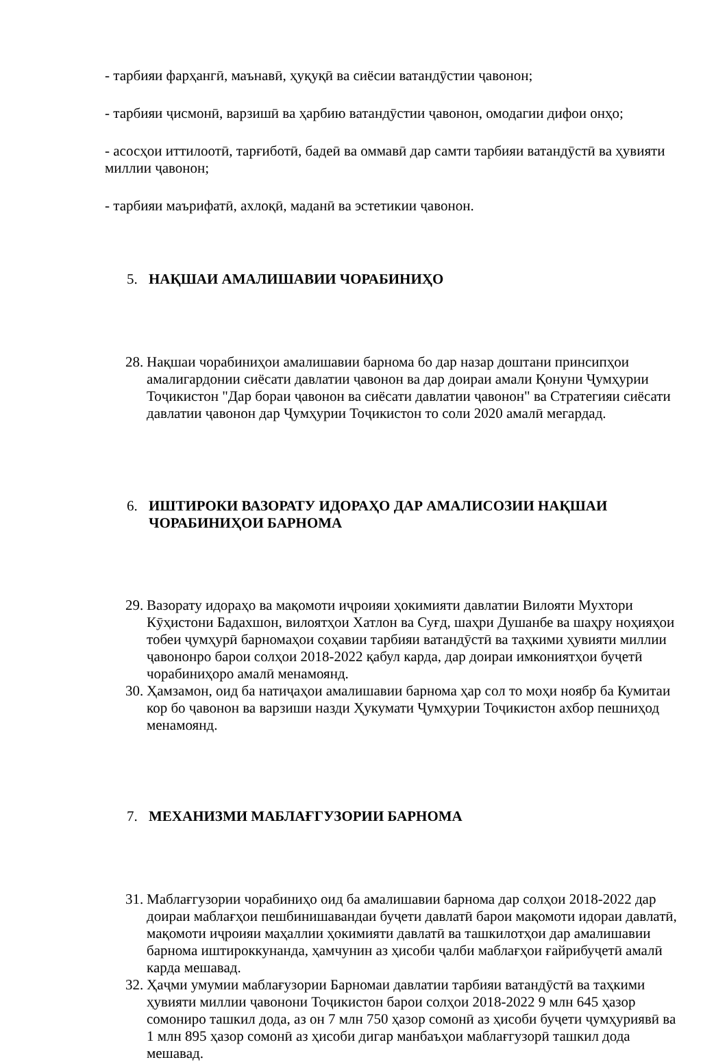- тарбияи фарҳангӣ, маънавӣ, ҳуқуқӣ ва сиёсии ватандӯстии ҷавонон;
- тарбияи ҷисмонӣ, варзишӣ ва ҳарбию ватандӯстии ҷавонон, омодагии дифои онҳо;
- асосҳои иттилоотӣ, тарғиботӣ, бадеӣ ва оммавӣ дар самти тарбияи ватандӯстӣ ва ҳувияти миллии ҷавонон;
- тарбияи маърифатӣ, ахлоқӣ, маданӣ ва эстетикии ҷавонон.
5. НАҚШАИ АМАЛИШАВИИ ЧОРАБИНИҲО
28. Нақшаи чорабиниҳои амалишавии барнома бо дар назар доштани принсипҳои амалигардонии сиёсати давлатии ҷавонон ва дар доираи амали Қонуни Ҷумҳурии Тоҷикистон "Дар бораи ҷавонон ва сиёсати давлатии ҷавонон" ва Стратегияи сиёсати давлатии ҷавонон дар Ҷумҳурии Тоҷикистон то соли 2020 амалӣ мегардад.
6. ИШТИРОКИ ВАЗОРАТУ ИДОРАҲО ДАР АМАЛИСОЗИИ НАҚШАИ ЧОРАБИНИҲОИ БАРНОМА
29. Вазорату идораҳо ва мақомоти иҷроияи ҳокимияти давлатии Вилояти Мухтори Кӯҳистони Бадахшон, вилоятҳои Хатлон ва Суғд, шаҳри Душанбе ва шаҳру ноҳияҳои тобеи ҷумҳурӣ барномаҳои соҳавии тарбияи ватандӯстӣ ва таҳкими ҳувияти миллии ҷавононро барои солҳои 2018-2022 қабул карда, дар доираи имкониятҳои буҷетӣ чорабиниҳоро амалӣ менамоянд.
30. Ҳамзамон, оид ба натиҷаҳои амалишавии барнома ҳар сол то моҳи ноябр ба Кумитаи кор бо ҷавонон ва варзиши назди Ҳукумати Ҷумҳурии Тоҷикистон ахбор пешниҳод менамоянд.
7. МЕХАНИЗМИ МАБЛАҒГУЗОРИИ БАРНОМА
31. Маблағгузории чорабиниҳо оид ба амалишавии барнома дар солҳои 2018-2022 дар доираи маблағҳои пешбинишавандаи буҷети давлатӣ барои мақомоти идораи давлатӣ, мақомоти иҷроияи маҳаллии ҳокимияти давлатӣ ва ташкилотҳои дар амалишавии барнома иштироккунанда, ҳамчунин аз ҳисоби ҷалби маблағҳои ғайрибуҷетӣ амалӣ карда мешавад.
32. Ҳаҷми умумии маблағузории Барномаи давлатии тарбияи ватандӯстӣ ва таҳкими ҳувияти миллии ҷавонони Тоҷикистон барои солҳои 2018-2022 9 млн 645 ҳазор сомониро ташкил дода, аз он 7 млн 750 ҳазор сомонӣ аз ҳисоби буҷети ҷумҳуриявӣ ва 1 млн 895 ҳазор сомонӣ аз ҳисоби дигар манбаъҳои маблағгузорӣ ташкил дода мешавад.